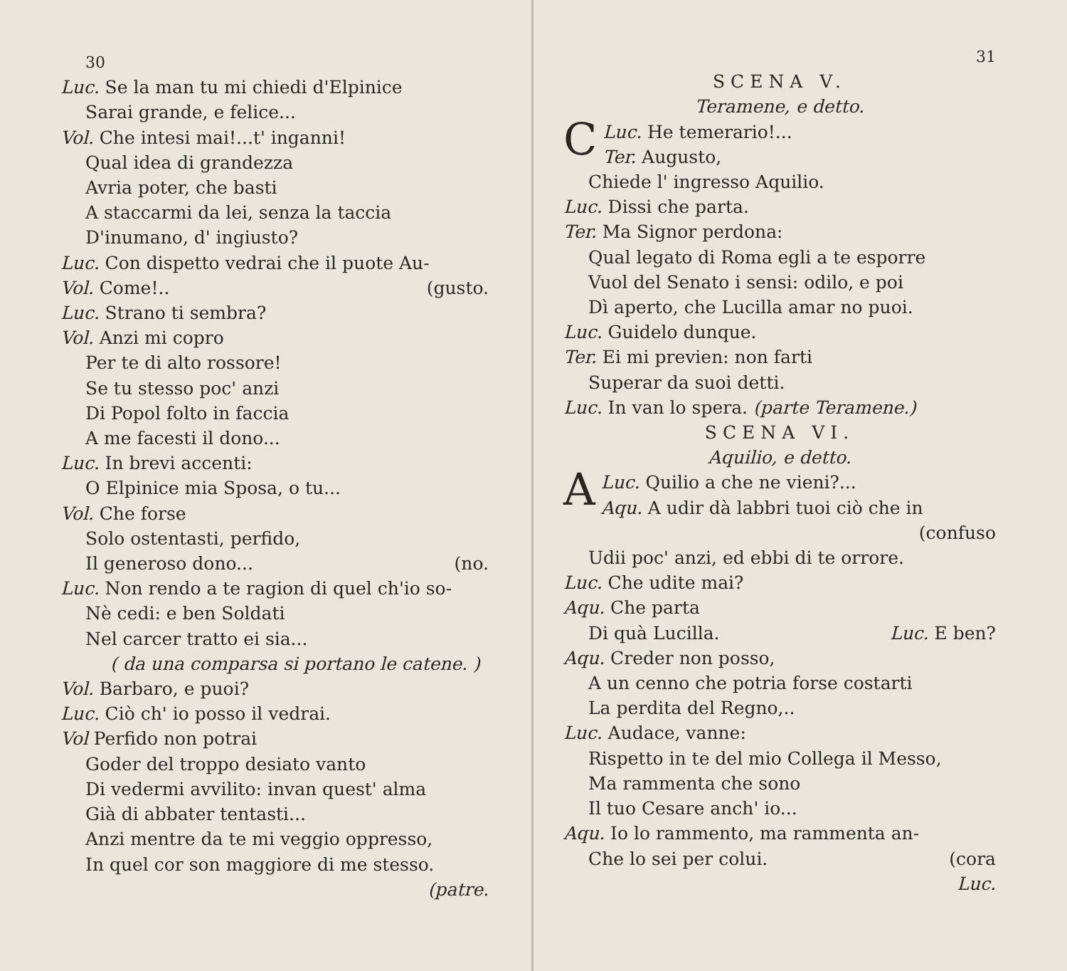30
Luc. Se la man tu mi chiedi d'Elpinice
Sarai grande, e felice...
Vol. Che intesi mai!...t' inganni!
Qual idea di grandezza
Avria poter, che basti
A staccarmi da lei, senza la taccia
D'inumano, d' ingiusto?
Luc. Con dispetto vedrai che il puote Au-
Vol. Come!.. (gusto.
Luc. Strano ti sembra?
Vol. Anzi mi copro
Per te di alto rossore!
Se tu stesso poc' anzi
Di Popol folto in faccia
A me facesti il dono...
Luc. In brevi accenti:
O Elpinice mia Sposa, o tu...
Vol. Che forse
Solo ostentasti, perfido,
Il generoso dono... (no.
Luc. Non rendo a te ragion di quel ch'io so-
Nè cedi: e ben Soldati
Nel carcer tratto ei sia...
( da una comparsa si portano le catene. )
Vol. Barbaro, e puoi?
Luc. Ciò ch' io posso il vedrai.
Vol Perfido non potrai
Goder del troppo desiato vanto
Di vedermi avvilito: invan quest' alma
Già di abbater tentasti...
Anzi mentre da te mi veggio oppresso,
In quel cor son maggiore di me stesso.
(patre.
31
SCENA V.
Teramene, e detto.
Luc. CHe temerario!...
Ter. Augusto,
Chiede l' ingresso Aquilio.
Luc. Dissi che parta.
Ter. Ma Signor perdona:
Qual legato di Roma egli a te esporre
Vuol del Senato i sensi: odilo, e poi
Dì aperto, che Lucilla amar no puoi.
Luc. Guidelo dunque.
Ter. Ei mi previen: non farti
Superar da suoi detti.
Luc. In van lo spera. (parte Teramene.)
SCENA VI.
Aquilio, e detto.
Luc. AQuilio a che ne vieni?...
Aqu. A udir dà labbri tuoi ciò che in
(confuso
Udii poc' anzi, ed ebbi di te orrore.
Luc. Che udite mai?
Aqu. Che parta
Di quà Lucilla. Luc. E ben?
Aqu. Creder non posso,
A un cenno che potria forse costarti
La perdita del Regno,..
Luc. Audace, vanne:
Rispetto in te del mio Collega il Messo,
Ma rammenta che sono
Il tuo Cesare anch' io...
Aqu. Io lo rammento, ma rammenta an-
Che lo sei per colui. (cora
Luc.